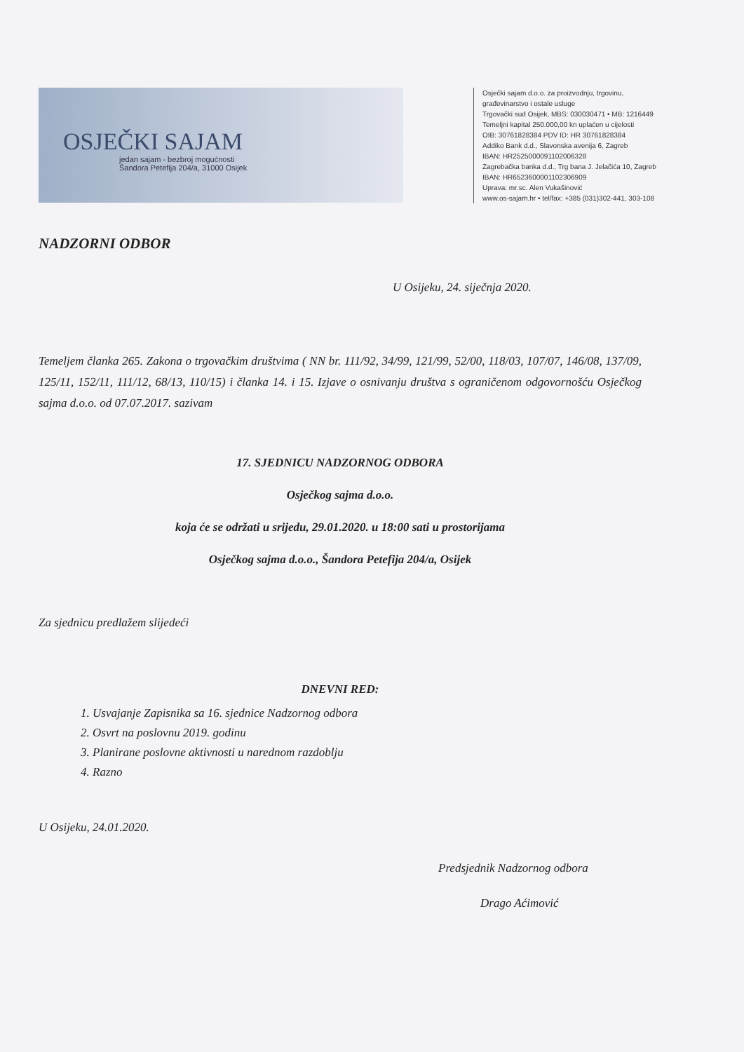OSJEČKI SAJAM
jedan sajam - bezbroj mogućnosti
Šandora Petefija 204/a, 31000 Osijek
Osječki sajam d.o.o. za proizvodnju, trgovinu,
građevinarstvo i ostale usluge
Trgovački sud Osijek, MBS: 030030471 • MB: 1216449
Temeljni kapital 250.000,00 kn uplaćen u cijelosti
OIB: 30761828384 PDV ID: HR 30761828384
Addiko Bank d.d., Slavonska avenija 6, Zagreb
IBAN: HR2525000091102006328
Zagrebačka banka d.d., Trg bana J. Jelačića 10, Zagreb
IBAN: HR6523600001102306909
Uprava: mr.sc. Alen Vukašinović
www.os-sajam.hr • tel/fax: +385 (031)302-441, 303-108
NADZORNI ODBOR
U Osijeku, 24. siječnja 2020.
Temeljem članka 265. Zakona o trgovačkim društvima ( NN br. 111/92, 34/99, 121/99, 52/00, 118/03, 107/07, 146/08, 137/09, 125/11, 152/11, 111/12, 68/13, 110/15) i članka 14. i 15. Izjave o osnivanju društva s ograničenom odgovornošću Osječkog sajma d.o.o. od 07.07.2017. sazivam
17. SJEDNICU NADZORNOG ODBORA
Osječkog sajma d.o.o.
koja će se održati u srijedu, 29.01.2020. u 18:00 sati u prostorijama
Osječkog sajma d.o.o., Šandora Petefija 204/a, Osijek
Za sjednicu predlažem slijedeći
DNEVNI RED:
1. Usvajanje Zapisnika sa 16. sjednice Nadzornog odbora
2. Osvrt na poslovnu 2019. godinu
3. Planirane poslovne aktivnosti u narednom razdoblju
4. Razno
U Osijeku, 24.01.2020.
Predsjednik Nadzornog odbora
Drago Aćimović